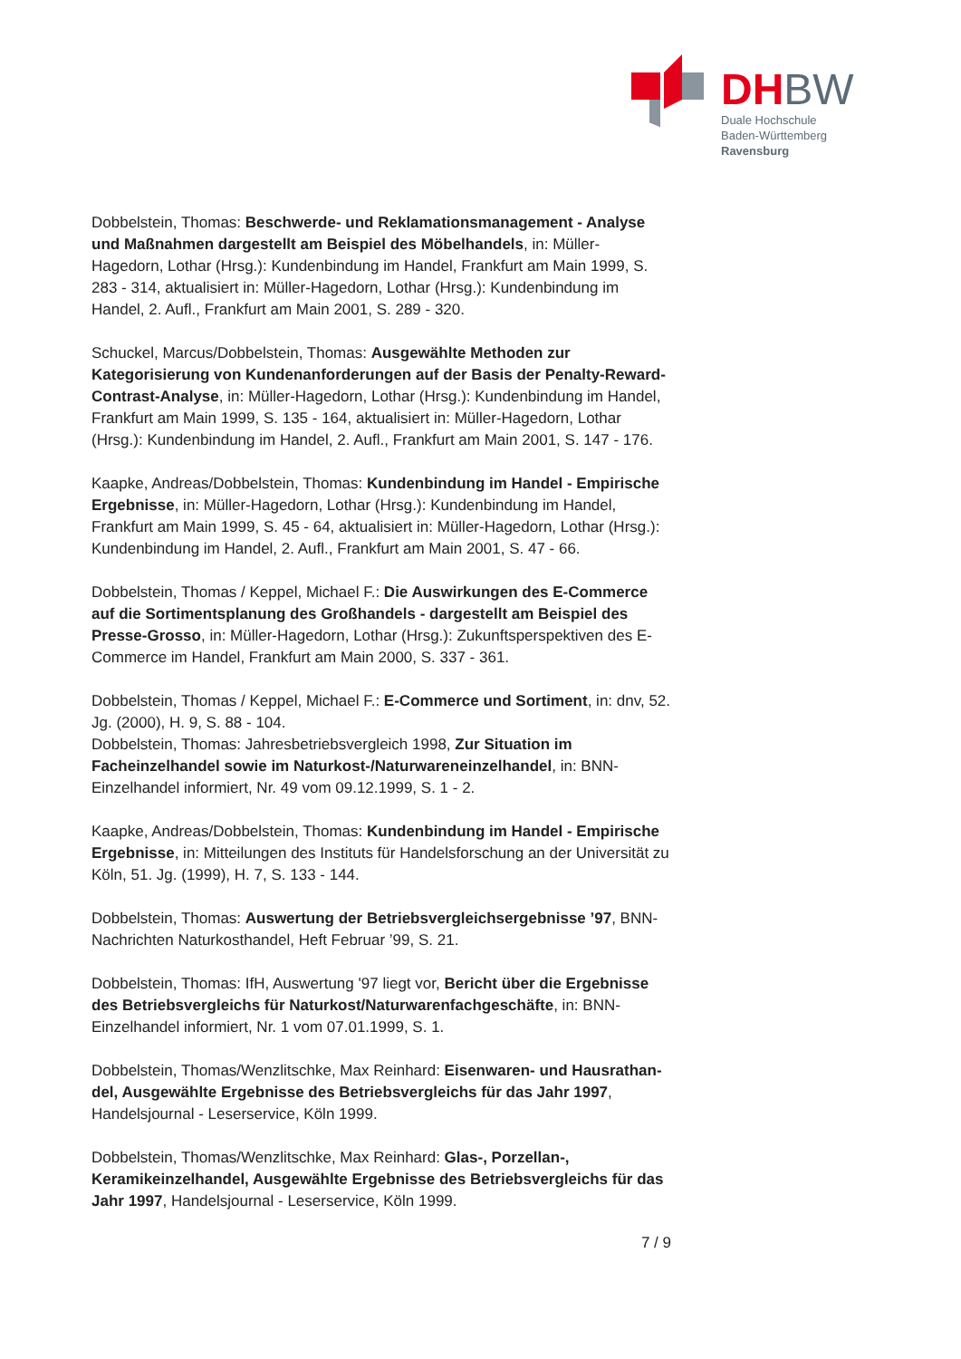DHBW
Duale Hochschule
Baden-Württemberg
Ravensburg
Dobbelstein, Thomas: Beschwerde- und Reklamationsmanagement - Analyse und Maßnahmen dargestellt am Beispiel des Möbelhandels, in: Müller-Hagedorn, Lothar (Hrsg.): Kundenbindung im Handel, Frankfurt am Main 1999, S. 283 - 314, aktualisiert in: Müller-Hagedorn, Lothar (Hrsg.): Kundenbindung im Handel, 2. Aufl., Frankfurt am Main 2001, S. 289 - 320.
Schuckel, Marcus/Dobbelstein, Thomas: Ausgewählte Methoden zur Kategorisierung von Kundenanforderungen auf der Basis der Penalty-Reward-Contrast-Analyse, in: Müller-Hagedorn, Lothar (Hrsg.): Kundenbindung im Handel, Frankfurt am Main 1999, S. 135 - 164, aktualisiert in: Müller-Hagedorn, Lothar (Hrsg.): Kundenbindung im Handel, 2. Aufl., Frankfurt am Main 2001, S. 147 - 176.
Kaapke, Andreas/Dobbelstein, Thomas: Kundenbindung im Handel - Empirische Ergebnisse, in: Müller-Hagedorn, Lothar (Hrsg.): Kundenbindung im Handel, Frankfurt am Main 1999, S. 45 - 64, aktualisiert in: Müller-Hagedorn, Lothar (Hrsg.): Kundenbindung im Handel, 2. Aufl., Frankfurt am Main 2001, S. 47 - 66.
Dobbelstein, Thomas / Keppel, Michael F.: Die Auswirkungen des E-Commerce auf die Sortimentsplanung des Großhandels - dargestellt am Beispiel des Presse-Grosso, in: Müller-Hagedorn, Lothar (Hrsg.): Zukunftsperspektiven des E-Commerce im Handel, Frankfurt am Main 2000, S. 337 - 361.
Dobbelstein, Thomas / Keppel, Michael F.: E-Commerce und Sortiment, in: dnv, 52. Jg. (2000), H. 9, S. 88 - 104.
Dobbelstein, Thomas: Jahresbetriebsvergleich 1998, Zur Situation im Facheinzelhandel sowie im Naturkost-/Naturwareneinzelhandel, in: BNN-Einzelhandel informiert, Nr. 49 vom 09.12.1999, S. 1 - 2.
Kaapke, Andreas/Dobbelstein, Thomas: Kundenbindung im Handel - Empirische Ergebnisse, in: Mitteilungen des Instituts für Handelsforschung an der Universität zu Köln, 51. Jg. (1999), H. 7, S. 133 - 144.
Dobbelstein, Thomas: Auswertung der Betriebsvergleichsergebnisse ’97, BNN-Nachrichten Naturkosthandel, Heft Februar ’99, S. 21.
Dobbelstein, Thomas: IfH, Auswertung '97 liegt vor, Bericht über die Ergebnisse des Betriebsvergleichs für Naturkost/Naturwarenfachgeschäfte, in: BNN-Einzelhandel informiert, Nr. 1 vom 07.01.1999, S. 1.
Dobbelstein, Thomas/Wenzlitschke, Max Reinhard: Eisenwaren- und Hausrathan-del, Ausgewählte Ergebnisse des Betriebsvergleichs für das Jahr 1997, Handelsjournal - Leserservice, Köln 1999.
Dobbelstein, Thomas/Wenzlitschke, Max Reinhard: Glas-, Porzellan-, Keramikeinzelhandel, Ausgewählte Ergebnisse des Betriebsvergleichs für das Jahr 1997, Handelsjournal - Leserservice, Köln 1999.
7 / 9